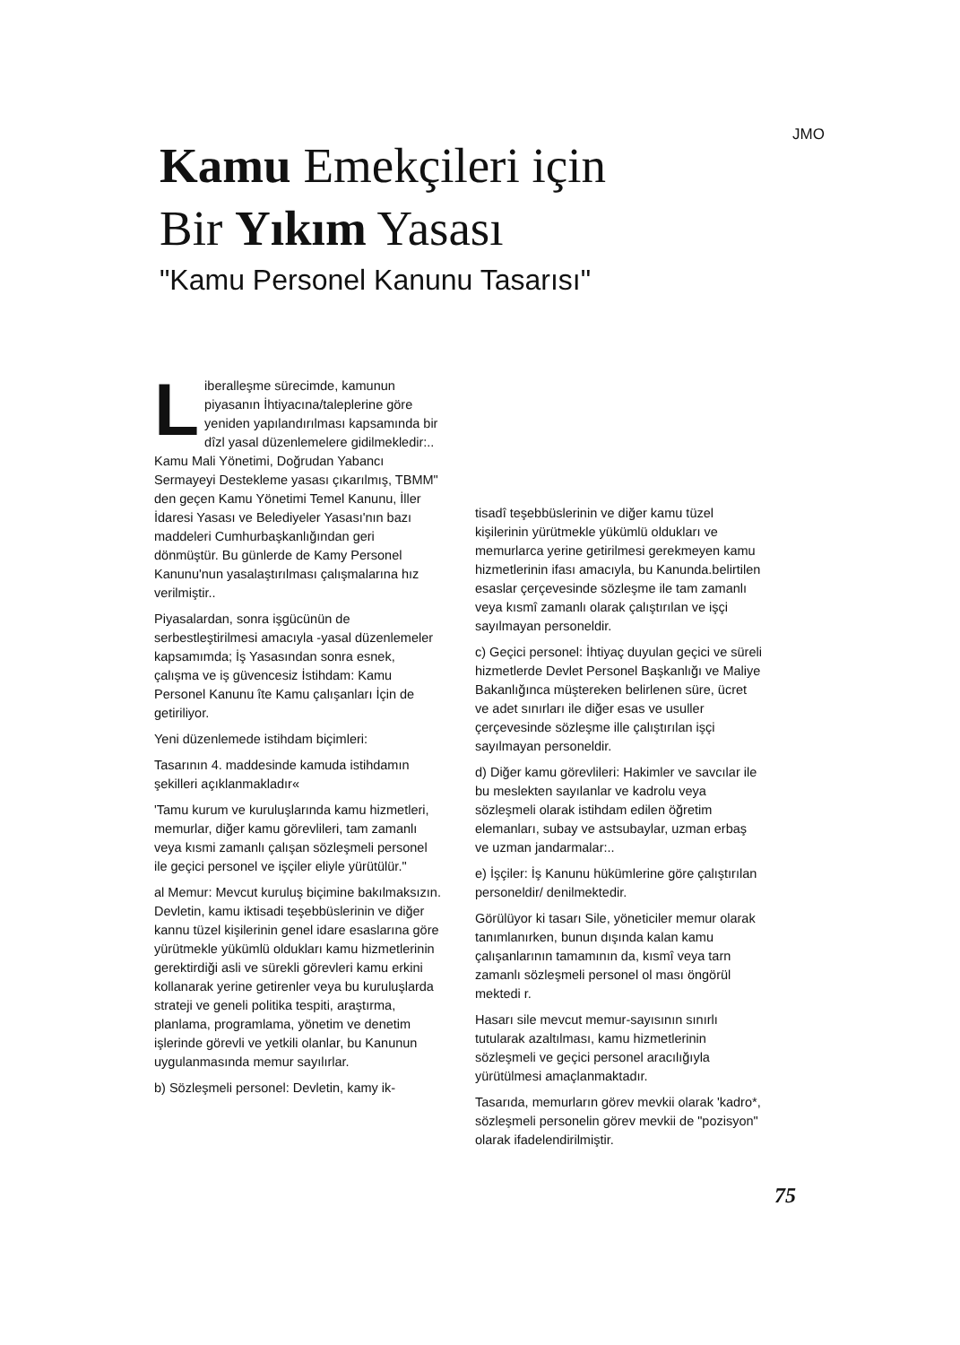JMO
Kamu Emekçileri için
Bir Yıkım Yasası
"Kamu Personel Kanunu Tasarısı"
Liberalleşme sürecimde, kamunun piyasanın İhtiyacına/taleplerine göre yeniden yapılandırılması kapsamında bir dîzl yasal düzenlemelere gidilmekledir:.. Kamu Mali Yönetimi, Doğrudan Yabancı Sermayeyi Destekleme yasası çıkarılmış, TBMM" den geçen Kamu Yönetimi Temel Kanunu, İller İdaresi Yasası ve Belediyeler Yasası'nın bazı maddeleri Cumhurbaşkanlığından geri dönmüştür. Bu günlerde de Kamy Personel Kanunu'nun yasalaştırılması çalışmalarına hız verilmiştir..
Piyasalardan, sonra işgücünün de serbestleştirilmesi amacıyla -yasal düzenlemeler kapsamımda; İş Yasasından sonra esnek, çalışma ve iş güvencesiz İstihdam: Kamu Personel Kanunu îte Kamu çalışanları İçin de getiriliyor.
Yeni düzenlemede istihdam biçimleri:
Tasarının 4. maddesinde kamuda istihdamın şekilleri açıklanmakladır«
'Tamu kurum ve kuruluşlarında kamu hizmetleri, memurlar, diğer kamu görevlileri, tam zamanlı veya kısmi zamanlı çalışan sözleşmeli personel ile geçici personel ve işçiler eliyle yürütülür."
al Memur: Mevcut kuruluş biçimine bakılmaksızın. Devletin, kamu iktisadi teşebbüslerinin ve diğer kannu tüzel kişilerinin genel idare esaslarına göre yürütmekle yükümlü oldukları kamu hizmetlerinin gerektirdiği asli ve sürekli görevleri kamu erkini kollanarak yerine getirenler veya bu kuruluşlarda strateji ve geneli politika tespiti, araştırma, planlama, programlama, yönetim ve denetim işlerinde görevli ve yetkili olanlar, bu Kanunun uygulanmasında memur sayılırlar.
b) Sözleşmeli personel: Devletin, kamy ik-
tisadî teşebbüslerinin ve diğer kamu tüzel kişilerinin yürütmekle yükümlü oldukları ve memurlarca yerine getirilmesi gerekmeyen kamu hizmetlerinin ifası amacıyla, bu Kanunda.belirtilen esaslar çerçevesinde sözleşme ile tam zamanlı veya kısmî zamanlı olarak çalıştırılan ve işçi sayılmayan personeldir.
c) Geçici personel: İhtiyaç duyulan geçici ve süreli hizmetlerde Devlet Personel Başkanlığı ve Maliye Bakanlığınca müştereken belirlenen süre, ücret ve adet sınırları ile diğer esas ve usuller çerçevesinde sözleşme ille çalıştırılan işçi sayılmayan personeldir.
d) Diğer kamu görevlileri: Hakimler ve savcılar ile bu meslekten sayılanlar ve kadrolu veya sözleşmeli olarak istihdam edilen öğretim elemanları, subay ve astsubaylar, uzman erbaş ve uzman jandarmalar:..
e) İşçiler: İş Kanunu hükümlerine göre çalıştırılan personeldir/ denilmektedir.
Görülüyor ki tasarı Sile, yöneticiler memur olarak tanımlanırken, bunun dışında kalan kamu çalışanlarının tamamının da, kısmî veya tarn zamanlı sözleşmeli personel ol ması öngörül mektedi r.
Hasarı sile mevcut memur-sayısının sınırlı tutularak azaltılması, kamu hizmetlerinin sözleşmeli ve geçici personel aracılığıyla yürütülmesi amaçlanmaktadır.
Tasarıda, memurların görev mevkii olarak 'kadro*, sözleşmeli personelin görev mevkii de "pozisyon" olarak ifadelendirilmiştir.
75